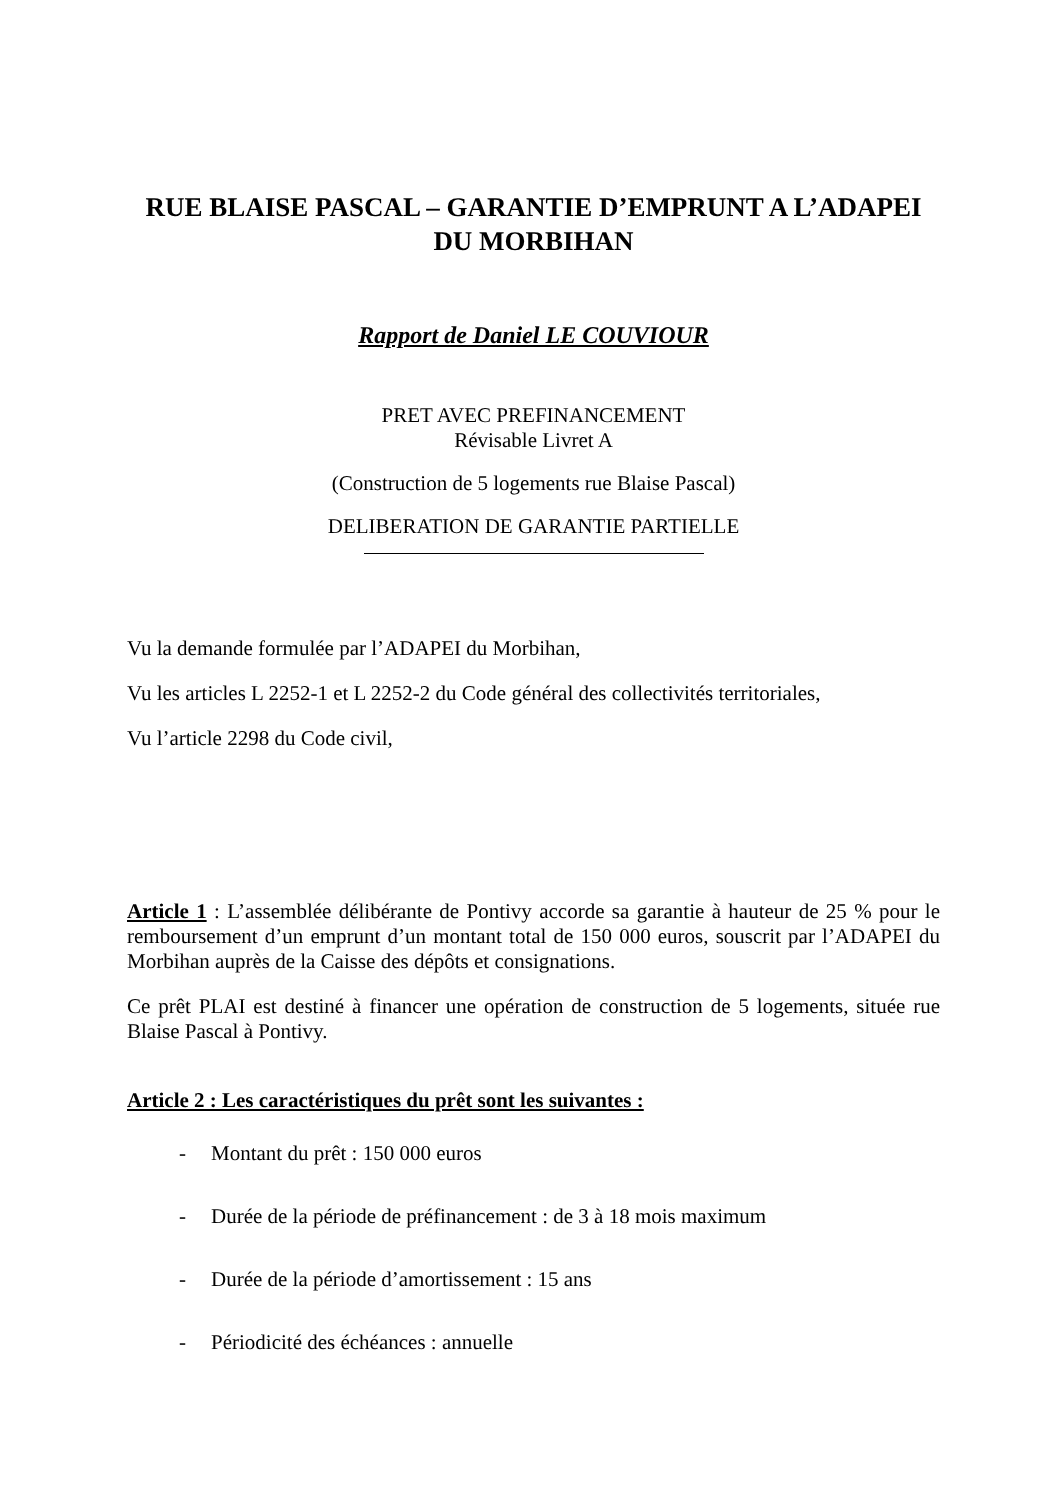RUE BLAISE PASCAL – GARANTIE D’EMPRUNT A L’ADAPEI DU MORBIHAN
Rapport de Daniel LE COUVIOUR
PRET AVEC PREFINANCEMENT
Révisable Livret A
(Construction de 5 logements rue Blaise Pascal)
DELIBERATION DE GARANTIE PARTIELLE
Vu la demande formulée par l’ADAPEI du Morbihan,
Vu les articles L 2252-1 et L 2252-2 du Code général des collectivités territoriales,
Vu l’article 2298 du Code civil,
Article 1 : L’assemblée délibérante de Pontivy accorde sa garantie à hauteur de 25 % pour le remboursement d’un emprunt d’un montant total de 150 000 euros, souscrit par l’ADAPEI du Morbihan auprès de la Caisse des dépôts et consignations.
Ce prêt PLAI est destiné à financer une opération de construction de 5 logements, située rue Blaise Pascal à Pontivy.
Article 2 : Les caractéristiques du prêt sont les suivantes :
- Montant du prêt : 150 000 euros
- Durée de la période de préfinancement : de 3 à 18 mois maximum
- Durée de la période d’amortissement : 15 ans
- Périodicité des échéances : annuelle